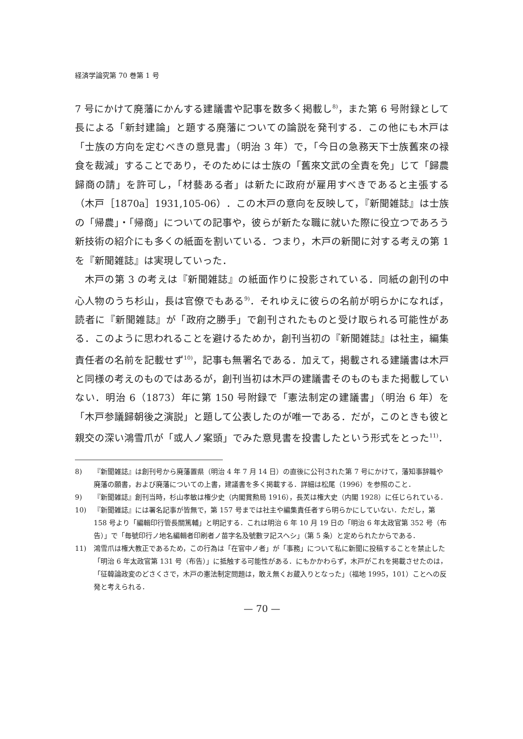経済学論究第 70 巻第 1 号
7 号にかけて廃藩にかんする建議書や記事を数多く掲載し<sup>8)</sup>，また第 6 号附録として長による「新封建論」と題する廃藩についての論説を発刊する．この他にも木戸は「士族の方向を定むべきの意見書」（明治 3 年）で，「今日の急務天下士族舊來の禄食を裁減」することであり，そのためには士族の「舊來文武の全責を免」じて「歸農歸商の請」を許可し，「材藝ある者」は新たに政府が雇用すべきであると主張する（木戸［1870a］1931,105-06）．この木戸の意向を反映して，『新聞雑誌』は士族の「帰農」・「帰商」についての記事や，彼らが新たな職に就いた際に役立つであろう新技術の紹介にも多くの紙面を割いている．つまり，木戸の新聞に対する考えの第 1 を『新聞雑誌』は実現していった．
木戸の第 3 の考えは『新聞雑誌』の紙面作りに投影されている．同紙の創刊の中心人物のうち杉山，長は官僚でもある<sup>9)</sup>．それゆえに彼らの名前が明らかになれば，読者に『新聞雑誌』が「政府之勝手」で創刊されたものと受け取られる可能性がある．このように思われることを避けるためか，創刊当初の『新聞雑誌』は社主，編集責任者の名前を記載せず<sup>10)</sup>，記事も無署名である．加えて，掲載される建議書は木戸と同様の考えのものではあるが，創刊当初は木戸の建議書そのものもまた掲載していない．明治 6（1873）年に第 150 号附録で「憲法制定の建議書」（明治 6 年）を「木戸参議歸朝後之演説」と題して公表したのが唯一である．だが，このときも彼と親交の深い鴻雪爪が「或人ノ案頭」でみた意見書を投書したという形式をとった<sup>11)</sup>．
8) 『新聞雑誌』は創刊号から廃藩置県（明治 4 年 7 月 14 日）の直後に公刊された第 7 号にかけて，藩知事辞職や廃藩の願書，および廃藩についての上書，建議書を多く掲載する．詳細は松尾（1996）を参照のこと．
9) 『新聞雑誌』創刊当時，杉山孝敏は権少史（内閣賞勲局 1916），長炗は権大史（内閣 1928）に任じられている．
10) 『新聞雑誌』には署名記事が皆無で，第 157 号までは社主や編集責任者すら明らかにしていない．ただし，第 158 号より「編輯印行管長關篤輔」と明記する．これは明治 6 年 10 月 19 日の「明治 6 年太政官第 352 号（布告）」で「毎號印行ノ地名編輯者印刷者ノ苗字名及號數ヲ記スヘシ」（第 5 条）と定められたからである．
11) 鴻雪爪は権大教正であるため，この行為は「在官中ノ者」が「事務」について私に新聞に投稿することを禁止した「明治 6 年太政官第 131 号（布告）」に抵触する可能性がある．にもかかわらず，木戸がこれを掲載させたのは，「征韓論政変のどさくさで，木戸の憲法制定問題は，敢え無くお蔵入りとなった」（福地 1995，101）ことへの反発と考えられる．
— 70 —